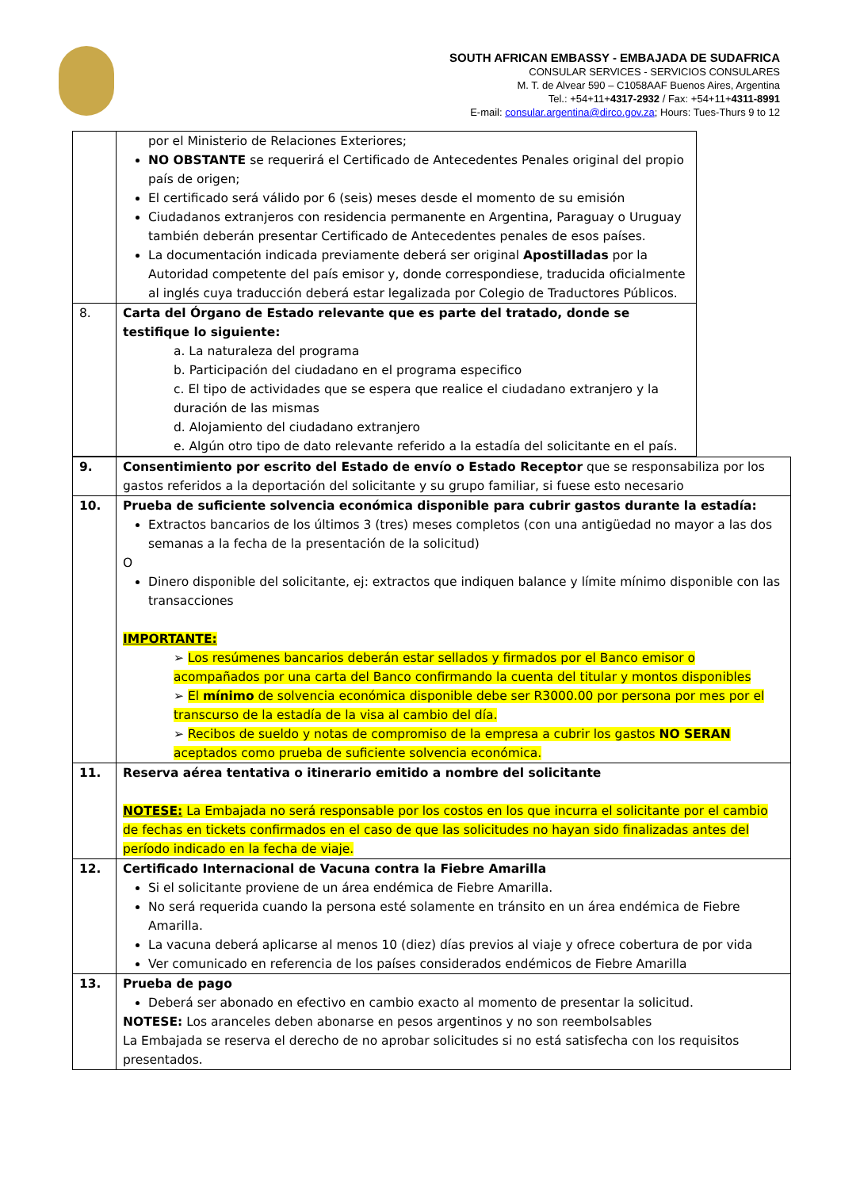SOUTH AFRICAN EMBASSY - EMBAJADA DE SUDAFRICA
CONSULAR SERVICES - SERVICIOS CONSULARES
M. T. de Alvear 590 – C1058AAF Buenos Aires, Argentina
Tel.: +54+11+4317-2932 / Fax: +54+11+4311-8991
E-mail: consular.argentina@dirco.gov.za; Hours: Tues-Thurs 9 to 12
| | por el Ministerio de Relaciones Exteriores; NO OBSTANTE se requerirá el Certificado de Antecedentes Penales original del propio país de origen; El certificado será válido por 6 (seis) meses desde el momento de su emisión Ciudadanos extranjeros con residencia permanente en Argentina, Paraguay o Uruguay también deberán presentar Certificado de Antecedentes penales de esos países. La documentación indicada previamente deberá ser original Apostilladas por la Autoridad competente del país emisor y, donde correspondiese, traducida oficialmente al inglés cuya traducción deberá estar legalizada por Colegio de Traductores Públicos. |
| 8. | Carta del Órgano de Estado relevante que es parte del tratado, donde se testifique lo siguiente: a. La naturaleza del programa b. Participación del ciudadano en el programa especifico c. El tipo de actividades que se espera que realice el ciudadano extranjero y la duración de las mismas d. Alojamiento del ciudadano extranjero e. Algún otro tipo de dato relevante referido a la estadía del solicitante en el país. |
| 9. | Consentimiento por escrito del Estado de envío o Estado Receptor que se responsabiliza por los gastos referidos a la deportación del solicitante y su grupo familiar, si fuese esto necesario |
| 10. | Prueba de suficiente solvencia económica disponible para cubrir gastos durante la estadía: Extractos bancarios de los últimos 3 (tres) meses completos (con una antigüedad no mayor a las dos semanas a la fecha de la presentación de la solicitud) O Dinero disponible del solicitante, ej: extractos que indiquen balance y límite mínimo disponible con las transacciones IMPORTANTE: ➢ Los resúmenes bancarios deberán estar sellados y firmados por el Banco emisor o acompañados por una carta del Banco confirmando la cuenta del titular y montos disponibles ➢ El mínimo de solvencia económica disponible debe ser R3000.00 por persona por mes por el transcurso de la estadía de la visa al cambio del día. ➢ Recibos de sueldo y notas de compromiso de la empresa a cubrir los gastos NO SERAN aceptados como prueba de suficiente solvencia económica. |
| 11. | Reserva aérea tentativa o itinerario emitido a nombre del solicitante NOTESE: La Embajada no será responsable por los costos en los que incurra el solicitante por el cambio de fechas en tickets confirmados en el caso de que las solicitudes no hayan sido finalizadas antes del período indicado en la fecha de viaje. |
| 12. | Certificado Internacional de Vacuna contra la Fiebre Amarilla Si el solicitante proviene de un área endémica de Fiebre Amarilla. No será requerida cuando la persona esté solamente en tránsito en un área endémica de Fiebre Amarilla. La vacuna deberá aplicarse al menos 10 (diez) días previos al viaje y ofrece cobertura de por vida Ver comunicado en referencia de los países considerados endémicos de Fiebre Amarilla |
| 13. | Prueba de pago Deberá ser abonado en efectivo en cambio exacto al momento de presentar la solicitud. NOTESE: Los aranceles deben abonarse en pesos argentinos y no son reembolsables La Embajada se reserva el derecho de no aprobar solicitudes si no está satisfecha con los requisitos presentados. |